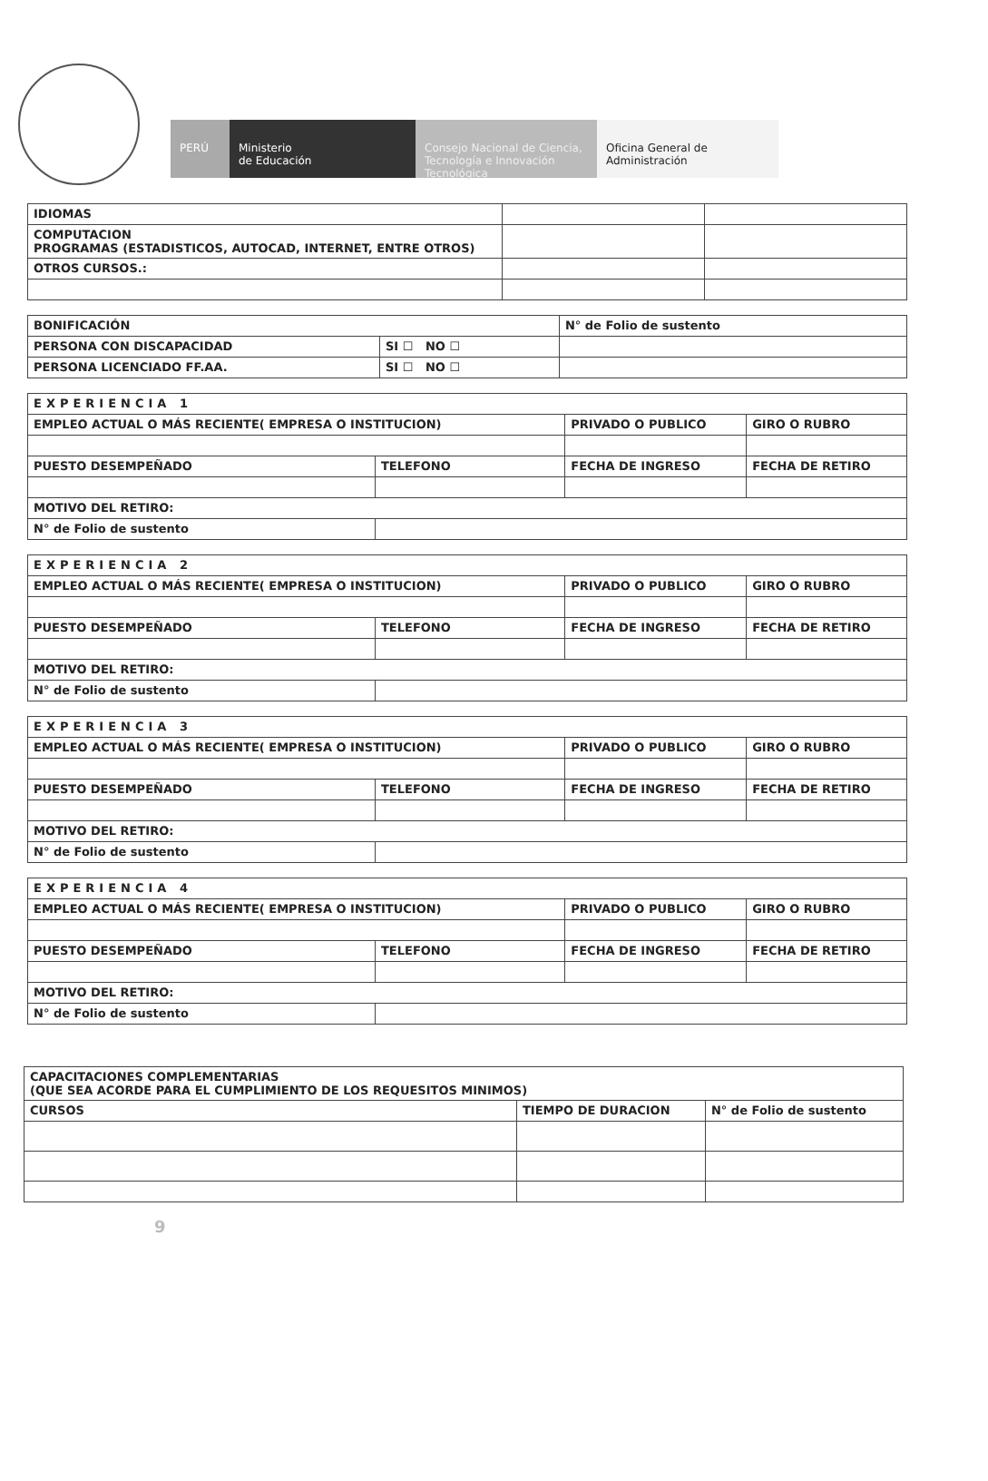PERÚ Ministerio
de Educación
Consejo Nacional de Ciencia, Tecnología e Innovación Tecnológica
Oficina General de Administración
| IDIOMAS | | |
| COMPUTACION PROGRAMAS (ESTADISTICOS, AUTOCAD, INTERNET, ENTRE OTROS) | | |
| OTROS CURSOS.: | | |
| BONIFICACIÓN | | N° de Folio de sustento |
| PERSONA CON DISCAPACIDAD | SI ☐ NO ☐ | |
| PERSONA LICENCIADO FF.AA. | SI ☐ NO ☐ | |
| EXPERIENCIA 1 | | | |
| EMPLEO ACTUAL O MÁS RECIENTE( EMPRESA O INSTITUCION) | | PRIVADO O PUBLICO | GIRO O RUBRO |
| PUESTO DESEMPEÑADO | TELEFONO | FECHA DE INGRESO | FECHA DE RETIRO |
| MOTIVO DEL RETIRO: | | | |
| N° de Folio de sustento | | | |
| EXPERIENCIA 2 | | | |
| EMPLEO ACTUAL O MÁS RECIENTE( EMPRESA O INSTITUCION) | | PRIVADO O PUBLICO | GIRO O RUBRO |
| PUESTO DESEMPEÑADO | TELEFONO | FECHA DE INGRESO | FECHA DE RETIRO |
| MOTIVO DEL RETIRO: | | | |
| N° de Folio de sustento | | | |
| EXPERIENCIA 3 | | | |
| EMPLEO ACTUAL O MÁS RECIENTE( EMPRESA O INSTITUCION) | | PRIVADO O PUBLICO | GIRO O RUBRO |
| PUESTO DESEMPEÑADO | TELEFONO | FECHA DE INGRESO | FECHA DE RETIRO |
| MOTIVO DEL RETIRO: | | | |
| N° de Folio de sustento | | | |
| EXPERIENCIA 4 | | | |
| EMPLEO ACTUAL O MÁS RECIENTE( EMPRESA O INSTITUCION) | | PRIVADO O PUBLICO | GIRO O RUBRO |
| PUESTO DESEMPEÑADO | TELEFONO | FECHA DE INGRESO | FECHA DE RETIRO |
| MOTIVO DEL RETIRO: | | | |
| N° de Folio de sustento | | | |
| CAPACITACIONES COMPLEMENTARIAS (QUE SEA ACORDE PARA EL CUMPLIMIENTO DE LOS REQUESITOS MINIMOS) | | |
| CURSOS | TIEMPO DE DURACION | N° de Folio de sustento |
9